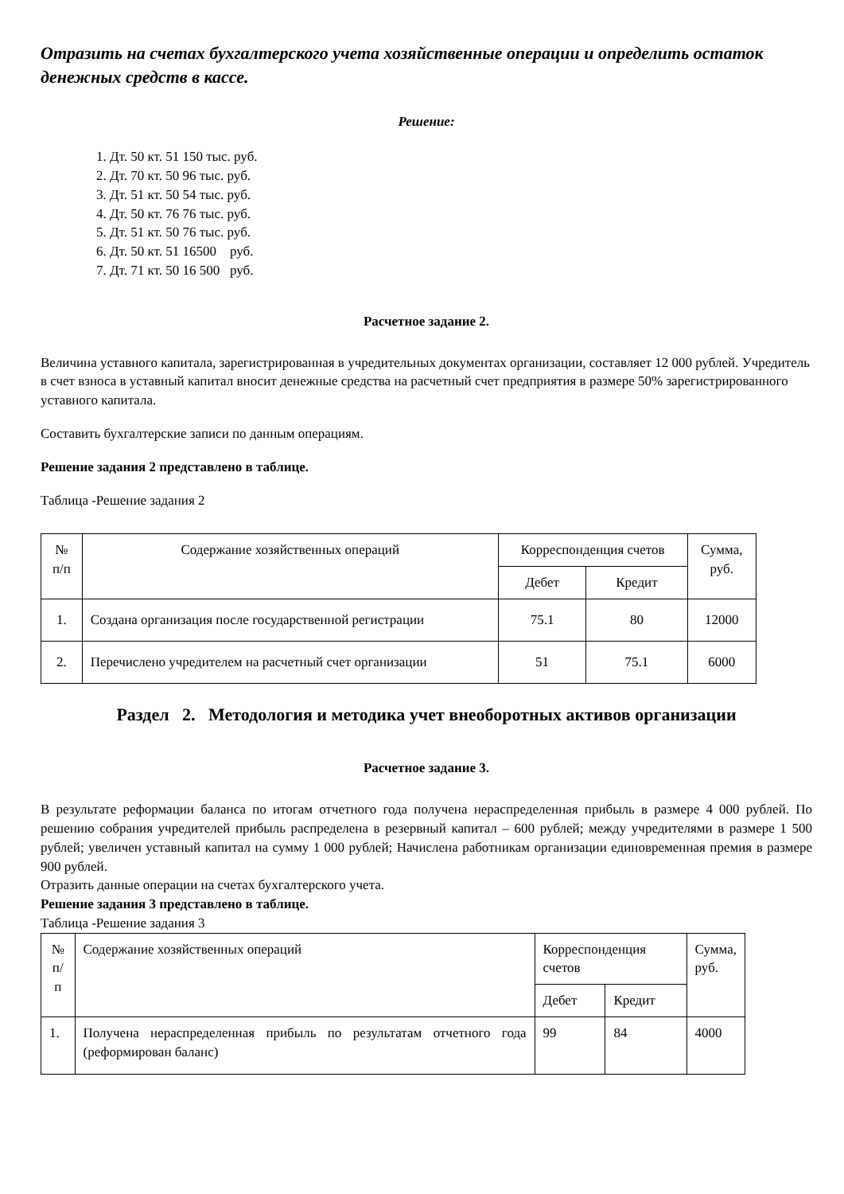Отразить на счетах бухгалтерского учета хозяйственные операции и определить остаток денежных средств в кассе.
Решение:
1. Дт. 50 кт. 51 150 тыс. руб.
2. Дт. 70 кт. 50 96 тыс. руб.
3. Дт. 51 кт. 50 54 тыс. руб.
4. Дт. 50 кт. 76 76 тыс. руб.
5. Дт. 51 кт. 50 76 тыс. руб.
6. Дт. 50 кт. 51 16500 руб.
7. Дт. 71 кт. 50 16 500 руб.
Расчетное задание 2.
Величина уставного капитала, зарегистрированная в учредительных документах организации, составляет 12 000 рублей. Учредитель в счет взноса в уставный капитал вносит денежные средства на расчетный счет предприятия в размере 50% зарегистрированного уставного капитала.
Составить бухгалтерские записи по данным операциям.
Решение задания 2 представлено в таблице.
Таблица -Решение задания 2
| № п/п | Содержание хозяйственных операций | Корреспонденция счетов | | Сумма, руб. |
| --- | --- | --- | --- | --- |
| | | Дебет | Кредит | |
| 1. | Создана организация после государственной регистрации | 75.1 | 80 | 12000 |
| 2. | Перечислено учредителем на расчетный счет организации | 51 | 75.1 | 6000 |
Раздел 2. Методология и методика учет внеоборотных активов организации
Расчетное задание 3.
В результате реформации баланса по итогам отчетного года получена нераспределенная прибыль в размере 4 000 рублей. По решению собрания учредителей прибыль распределена в резервный капитал – 600 рублей; между учредителями в размере 1 500 рублей; увеличен уставный капитал на сумму 1 000 рублей; Начислена работникам организации единовременная премия в размере 900 рублей.
Отразить данные операции на счетах бухгалтерского учета.
Решение задания 3 представлено в таблице.
Таблица -Решение задания 3
| № п/п | Содержание хозяйственных операций | Корреспонденция счетов | | Сумма, руб. |
| --- | --- | --- | --- | --- |
| | | Дебет | Кредит | |
| 1. | Получена нераспределенная прибыль по результатам отчетного года (реформирован баланс) | 99 | 84 | 4000 |